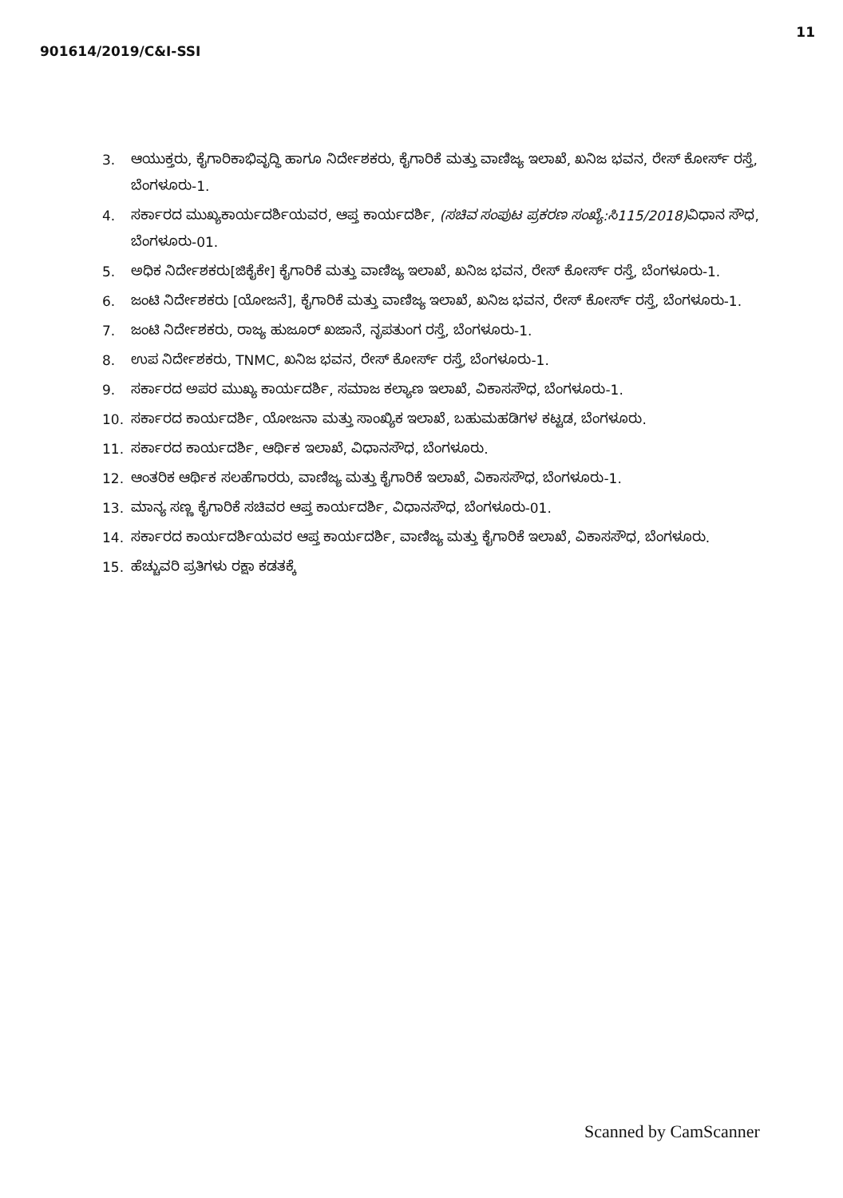901614/2019/C&I-SSI 11
3. ಆಯುಕ್ತರು, ಕೈಗಾರಿಕಾಭಿವೃದ್ಧಿ ಹಾಗೂ ನಿರ್ದೇಶಕರು, ಕೈಗಾರಿಕೆ ಮತ್ತು ವಾಣಿಜ್ಯ ಇಲಾಖೆ, ಖನಿಜ ಭವನ, ರೇಸ್ ಕೋರ್ಸ್ ರಸ್ತೆ, ಬೆಂಗಳೂರು-1.
4. ಸರ್ಕಾರದ ಮುಖ್ಯಕಾರ್ಯದರ್ಶಿಯವರ, ಆಪ್ತ ಕಾರ್ಯದರ್ಶಿ, (ಸಚಿವ ಸಂಪುಟ ಪ್ರಕರಣ ಸಂಖ್ಯೆ:ಸಿ115/2018) ವಿಧಾನ ಸೌಧ, ಬೆಂಗಳೂರು-01.
5. ಅಧಿಕ ನಿರ್ದೇಶಕರು[ಜಿಕೈಕೇ] ಕೈಗಾರಿಕೆ ಮತ್ತು ವಾಣಿಜ್ಯ ಇಲಾಖೆ, ಖನಿಜ ಭವನ, ರೇಸ್ ಕೋರ್ಸ್ ರಸ್ತೆ, ಬೆಂಗಳೂರು-1.
6. ಜಂಟಿ ನಿರ್ದೇಶಕರು [ಯೋಜನೆ], ಕೈಗಾರಿಕೆ ಮತ್ತು ವಾಣಿಜ್ಯ ಇಲಾಖೆ, ಖನಿಜ ಭವನ, ರೇಸ್ ಕೋರ್ಸ್ ರಸ್ತೆ, ಬೆಂಗಳೂರು-1.
7. ಜಂಟಿ ನಿರ್ದೇಶಕರು, ರಾಜ್ಯ ಹುಜೂರ್ ಖಜಾನೆ, ನೃಪತುಂಗ ರಸ್ತೆ, ಬೆಂಗಳೂರು-1.
8. ಉಪ ನಿರ್ದೇಶಕರು, TNMC, ಖನಿಜ ಭವನ, ರೇಸ್ ಕೋರ್ಸ್ ರಸ್ತೆ, ಬೆಂಗಳೂರು-1.
9. ಸರ್ಕಾರದ ಅಪರ ಮುಖ್ಯ ಕಾರ್ಯದರ್ಶಿ, ಸಮಾಜ ಕಲ್ಯಾಣ ಇಲಾಖೆ, ವಿಕಾಸಸೌಧ, ಬೆಂಗಳೂರು-1.
10. ಸರ್ಕಾರದ ಕಾರ್ಯದರ್ಶಿ, ಯೋಜನಾ ಮತ್ತು ಸಾಂಖ್ಯಿಕ ಇಲಾಖೆ, ಬಹುಮಹಡಿಗಳ ಕಟ್ಟಡ, ಬೆಂಗಳೂರು.
11. ಸರ್ಕಾರದ ಕಾರ್ಯದರ್ಶಿ, ಆರ್ಥಿಕ ಇಲಾಖೆ, ವಿಧಾನಸೌಧ, ಬೆಂಗಳೂರು.
12. ಆಂತರಿಕ ಆರ್ಥಿಕ ಸಲಹೆಗಾರರು, ವಾಣಿಜ್ಯ ಮತ್ತು ಕೈಗಾರಿಕೆ ಇಲಾಖೆ, ವಿಕಾಸಸೌಧ, ಬೆಂಗಳೂರು-1.
13. ಮಾನ್ಯ ಸಣ್ಣ ಕೈಗಾರಿಕೆ ಸಚಿವರ ಆಪ್ತ ಕಾರ್ಯದರ್ಶಿ, ವಿಧಾನಸೌಧ, ಬೆಂಗಳೂರು-01.
14. ಸರ್ಕಾರದ ಕಾರ್ಯದರ್ಶಿಯವರ ಆಪ್ತ ಕಾರ್ಯದರ್ಶಿ, ವಾಣಿಜ್ಯ ಮತ್ತು ಕೈಗಾರಿಕೆ ಇಲಾಖೆ, ವಿಕಾಸಸೌಧ, ಬೆಂಗಳೂರು.
15. ಹೆಚ್ಚುವರಿ ಪ್ರತಿಗಳು ರಕ್ಷಾ ಕಡತಕ್ಕೆ
Scanned by CamScanner